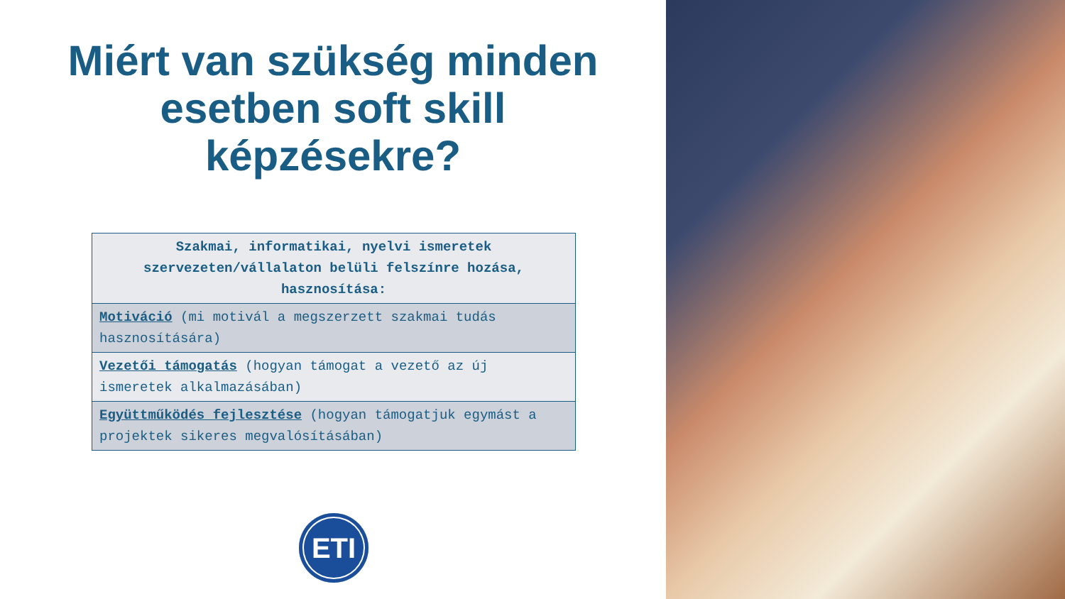Miért van szükség minden
esetben soft skill
képzésekre?
| Szakmai, informatikai, nyelvi ismeretek szervezeten/vállalaton belüli felszínre hozása, hasznosítása: |
| --- |
| Motiváció (mi motivál a megszerzett szakmai tudás hasznosítására) |
| Vezetői támogatás (hogyan támogat a vezető az új ismeretek alkalmazásában) |
| Együttműködés fejlesztése (hogyan támogatjuk egymást a projektek sikeres megvalósításában) |
ETI